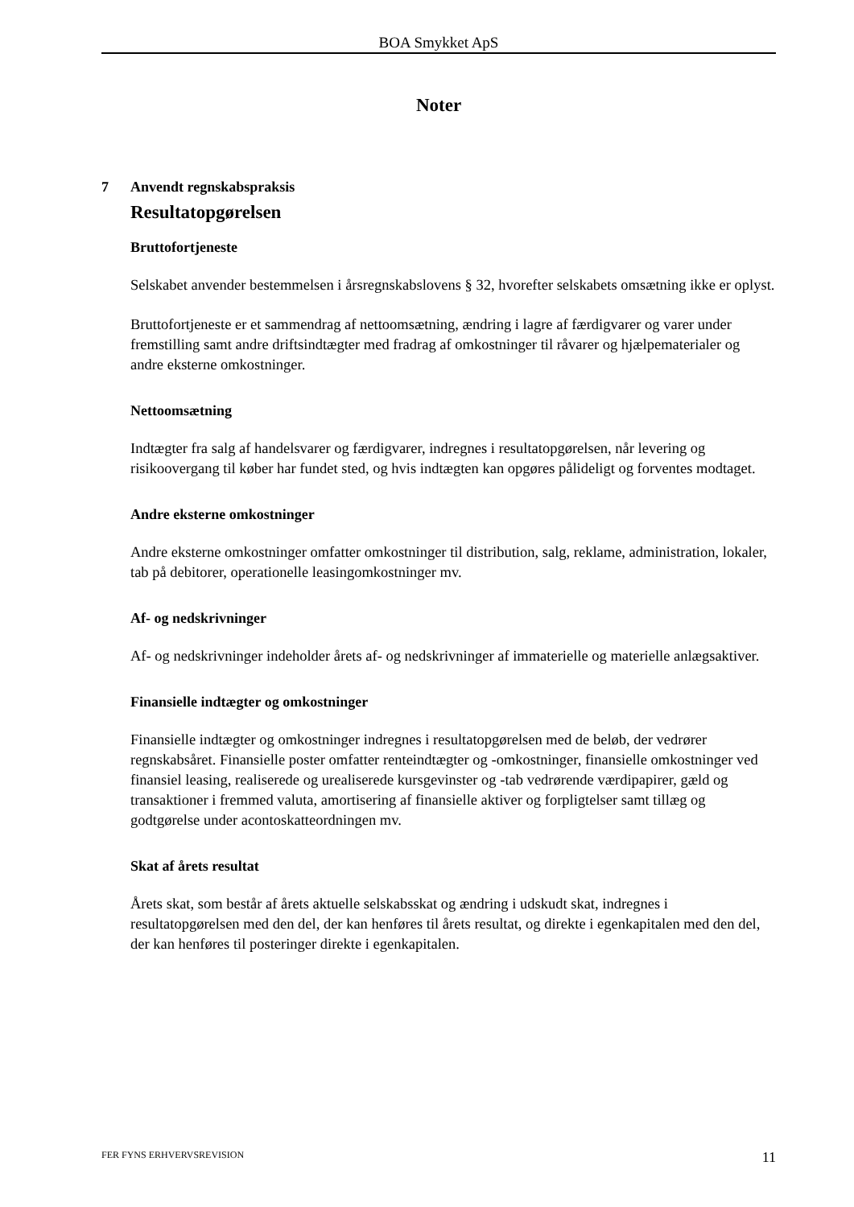BOA Smykket ApS
Noter
7 Anvendt regnskabspraksis
Resultatopgørelsen
Bruttofortjeneste
Selskabet anvender bestemmelsen i årsregnskabslovens § 32, hvorefter selskabets omsætning ikke er oplyst.
Bruttofortjeneste er et sammendrag af nettoomsætning, ændring i lagre af færdigvarer og varer under fremstilling samt andre driftsindtægter med fradrag af omkostninger til råvarer og hjælpematerialer og andre eksterne omkostninger.
Nettoomsætning
Indtægter fra salg af handelsvarer og færdigvarer, indregnes i resultatopgørelsen, når levering og risikoovergang til køber har fundet sted, og hvis indtægten kan opgøres pålideligt og forventes modtaget.
Andre eksterne omkostninger
Andre eksterne omkostninger omfatter omkostninger til distribution, salg, reklame, administration, lokaler, tab på debitorer, operationelle leasingomkostninger mv.
Af- og nedskrivninger
Af- og nedskrivninger indeholder årets af- og nedskrivninger af immaterielle og materielle anlægsaktiver.
Finansielle indtægter og omkostninger
Finansielle indtægter og omkostninger indregnes i resultatopgørelsen med de beløb, der vedrører regnskabsåret. Finansielle poster omfatter renteindtægter og -omkostninger, finansielle omkostninger ved finansiel leasing, realiserede og urealiserede kursgevinster og -tab vedrørende værdipapirer, gæld og transaktioner i fremmed valuta, amortisering af finansielle aktiver og forpligtelser samt tillæg og godtgørelse under acontoskatteordningen mv.
Skat af årets resultat
Årets skat, som består af årets aktuelle selskabsskat og ændring i udskudt skat, indregnes i resultatopgørelsen med den del, der kan henføres til årets resultat, og direkte i egenkapitalen med den del, der kan henføres til posteringer direkte i egenkapitalen.
FER FYNS ERHVERVSREVISION 11